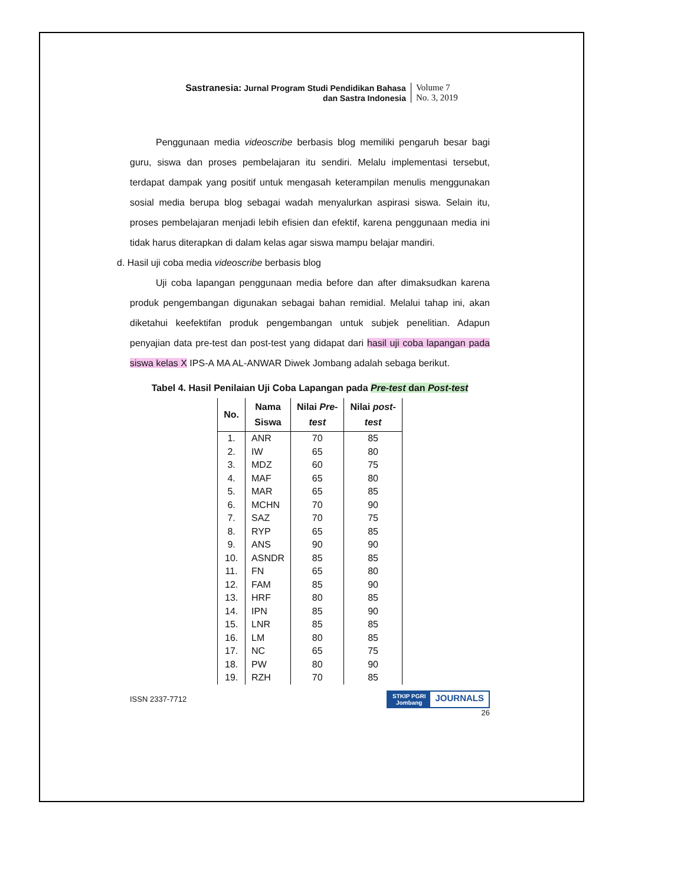Sastranesia: Jurnal Program Studi Pendidikan Bahasa
dan Sastra Indonesia
Volume 7
No. 3, 2019
Penggunaan media videoscribe berbasis blog memiliki pengaruh besar bagi guru, siswa dan proses pembelajaran itu sendiri. Melalu implementasi tersebut, terdapat dampak yang positif untuk mengasah keterampilan menulis menggunakan sosial media berupa blog sebagai wadah menyalurkan aspirasi siswa. Selain itu, proses pembelajaran menjadi lebih efisien dan efektif, karena penggunaan media ini tidak harus diterapkan di dalam kelas agar siswa mampu belajar mandiri.
d. Hasil uji coba media videoscribe berbasis blog
Uji coba lapangan penggunaan media before dan after dimaksudkan karena produk pengembangan digunakan sebagai bahan remidial. Melalui tahap ini, akan diketahui keefektifan produk pengembangan untuk subjek penelitian. Adapun penyajian data pre-test dan post-test yang didapat dari hasil uji coba lapangan pada siswa kelas X IPS-A MA AL-ANWAR Diwek Jombang adalah sebaga berikut.
Tabel 4. Hasil Penilaian Uji Coba Lapangan pada Pre-test dan Post-test
| No. | Nama Siswa | Nilai Pre- test | Nilai post- test |
| --- | --- | --- | --- |
| 1. | ANR | 70 | 85 |
| 2. | IW | 65 | 80 |
| 3. | MDZ | 60 | 75 |
| 4. | MAF | 65 | 80 |
| 5. | MAR | 65 | 85 |
| 6. | MCHN | 70 | 90 |
| 7. | SAZ | 70 | 75 |
| 8. | RYP | 65 | 85 |
| 9. | ANS | 90 | 90 |
| 10. | ASNDR | 85 | 85 |
| 11. | FN | 65 | 80 |
| 12. | FAM | 85 | 90 |
| 13. | HRF | 80 | 85 |
| 14. | IPN | 85 | 90 |
| 15. | LNR | 85 | 85 |
| 16. | LM | 80 | 85 |
| 17. | NC | 65 | 75 |
| 18. | PW | 80 | 90 |
| 19. | RZH | 70 | 85 |
ISSN 2337-7712
STKIP PGRI
Jombang JOURNALS
26